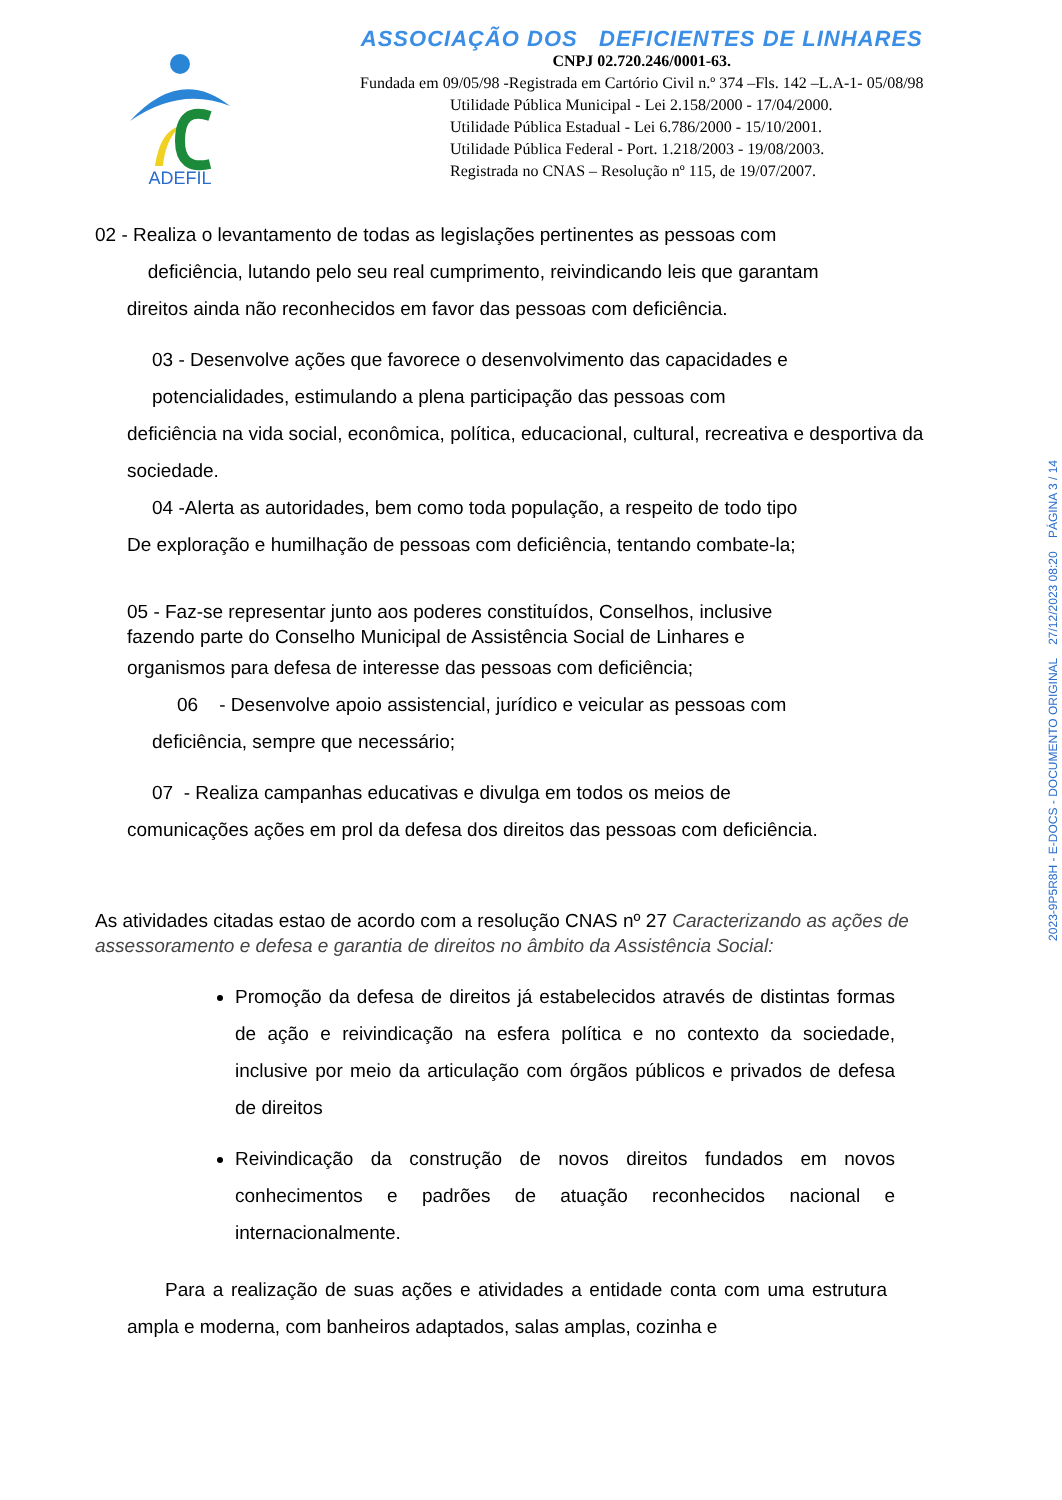ADEFIL
ASSOCIAÇÃO DOS DEFICIENTES DE LINHARES
CNPJ 02.720.246/0001-63.
Fundada em 09/05/98 -Registrada em Cartório Civil n.º 374 –Fls. 142 –L.A-1- 05/08/98
Utilidade Pública Municipal - Lei 2.158/2000 - 17/04/2000.
Utilidade Pública Estadual - Lei 6.786/2000 - 15/10/2001.
Utilidade Pública Federal - Port. 1.218/2003 - 19/08/2003.
Registrada no CNAS – Resolução nº 115, de 19/07/2007.
02 - Realiza o levantamento de todas as legislações pertinentes as pessoas com
deficiência, lutando pelo seu real cumprimento, reivindicando leis que garantam
direitos ainda não reconhecidos em favor das pessoas com deficiência.
03 - Desenvolve ações que favorece o desenvolvimento das capacidades e
potencialidades, estimulando a plena participação das pessoas com
deficiência na vida social, econômica, política, educacional, cultural, recreativa e desportiva da sociedade.
04 -Alerta as autoridades, bem como toda população, a respeito de todo tipo
De exploração e humilhação de pessoas com deficiência, tentando combate-la;
05 - Faz-se representar junto aos poderes constituídos, Conselhos, inclusive
fazendo parte do Conselho Municipal de Assistência Social de Linhares e
organismos para defesa de interesse das pessoas com deficiência;
06 - Desenvolve apoio assistencial, jurídico e veicular as pessoas com
deficiência, sempre que necessário;
07 - Realiza campanhas educativas e divulga em todos os meios de
comunicações ações em prol da defesa dos direitos das pessoas com deficiência.
As atividades citadas estao de acordo com a resolução CNAS nº 27 Caracterizando as ações de assessoramento e defesa e garantia de direitos no âmbito da Assistência Social:
Promoção da defesa de direitos já estabelecidos através de distintas formas de ação e reivindicação na esfera política e no contexto da sociedade, inclusive por meio da articulação com órgãos públicos e privados de defesa de direitos
Reivindicação da construção de novos direitos fundados em novos conhecimentos e padrões de atuação reconhecidos nacional e internacionalmente.
Para a realização de suas ações e atividades a entidade conta com uma estrutura ampla e moderna, com banheiros adaptados, salas amplas, cozinha e
2023-9P5R8H - E-DOCS - DOCUMENTO ORIGINAL 27/12/2023 08:20 PÁGINA 3 / 14